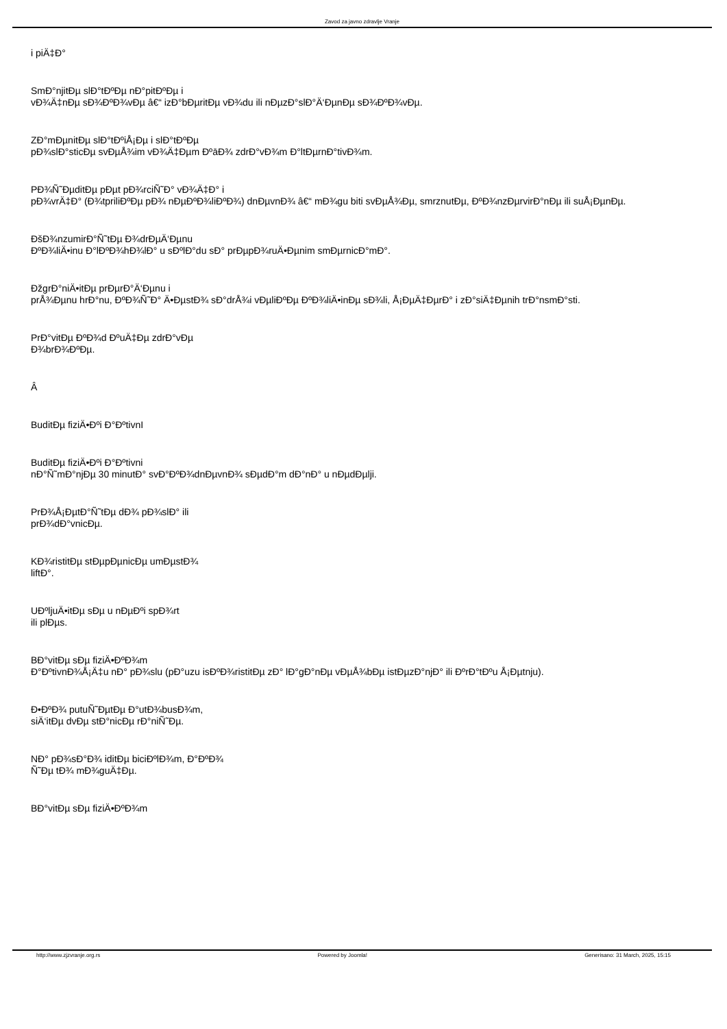Zavod za javno zdravlje Vranje
i piÄ‡Ð°
SmÐ°njitÐµ slÐ°tÐºÐµ nÐ°pitÐºÐµ i
vÐ¾Ä‡nÐµ sÐ¾ÐºÐ¾vÐµ â€“ izÐ°bÐµritÐµ vÐ¾du ili nÐµzÐ°slÐ°Ä‘ÐµnÐµ sÐ¾ÐºÐ¾vÐµ.
ZÐ°mÐµnitÐµ slÐ°tÐºiÅ¡Ðµ i slÐ°tÐºÐµ
pÐ¾slÐ°sticÐµ svÐµÅ¾im vÐ¾Ä‡Ðµm Ðºа̄Ð¾ zdrÐ°vÐ¾m Ð°ltÐµrnÐ°tivÐ¾m.
PÐ¾Ñ˜ÐµditÐµ pÐµt pÐ¾rciÑ˜Ð° vÐ¾Ä‡Ð° i
pÐ¾vrÄ‡Ð° (Ð¾tpriliÐºÐµ pÐ¾ nÐµÐºÐ¾liÐºÐ¾) dnÐµvnÐ¾ â€“ mÐ¾gu biti svÐµÅ¾Ðµ, smrznutÐµ, ÐºÐ¾nzÐµrvirÐ°nÐµ ili suÅ¡ÐµnÐµ.
ÐšÐ¾nzumirÐ°Ñ˜tÐµ Ð¾drÐµÄ‘Ðµnu
ÐºÐ¾liÄ•inu Ð°lÐºÐ¾hÐ¾lÐ° u sÐºlÐ°du sÐ° prÐµpÐ¾ruÄ•Ðµnim smÐµrnicÐ°mÐ°.
ÐžgrÐ°niÄ•itÐµ prÐµrÐ°Ä‘Ðµnu i
prÅ¾Ðµnu hrÐ°nu, ÐºÐ¾Ñ˜Ð° Ä•ÐµstÐ¾ sÐ°drÅ¾i vÐµliÐºÐµ ÐºÐ¾liÄ•inÐµ sÐ¾li, Å¡ÐµÄ‡ÐµrÐ° i zÐ°siÄ‡Ðµnih trÐ°nsmÐ°sti.
PrÐ°vitÐµ ÐºÐ¾d ÐºuÄ‡Ðµ zdrÐ°vÐµ
Ð¾brÐ¾ÐºÐµ.
Â
BuditÐµ fiziÄ•Ðºi Ð°ÐºtivnI
BuditÐµ fiziÄ•Ðºi Ð°Ðºtivni
nÐ°Ñ˜mÐ°njÐµ 30 minutÐ° svÐ°ÐºÐ¾dnÐµvnÐ¾ sÐµdÐ°m dÐ°nÐ° u nÐµdÐµlji.
PrÐ¾Å¡ÐµtÐ°Ñ˜tÐµ dÐ¾ pÐ¾slÐ° ili
prÐ¾dÐ°vnicÐµ.
KÐ¾ristitÐµ stÐµpÐµnicÐµ umÐµstÐ¾
liftÐ°.
UÐºljuÄ•itÐµ sÐµ u nÐµÐºi spÐ¾rt
ili plÐµs.
BÐ°vitÐµ sÐµ fiziÄ•ÐºÐ¾m
Ð°ÐºtivnÐ¾Å¡Ä‡u nÐ° pÐ¾slu (pÐ°uzu isÐºÐ¾ristitÐµ zÐ° lÐ°gÐ°nÐµ vÐµÅ¾bÐµ istÐµzÐ°njÐ° ili ÐºrÐ°tÐºu Å¡Ðµtnju).
Ð•ÐºÐ¾ putuÑ˜ÐµtÐµ Ð°utÐ¾busÐ¾m,
siÄ‘itÐµ dvÐµ stÐ°nicÐµ rÐ°niÑ˜Ðµ.
NÐ° pÐ¾sÐ°Ð¾ iditÐµ biciÐºlÐ¾m, Ð°ÐºÐ¾
Ñ˜Ðµ tÐ¾ mÐ¾guÄ‡Ðµ.
BÐ°vitÐµ sÐµ fiziÄ•ÐºÐ¾m
http://www.zjzvranje.org.rs Powered by Joomla! Generisano: 31 March, 2025, 15:15